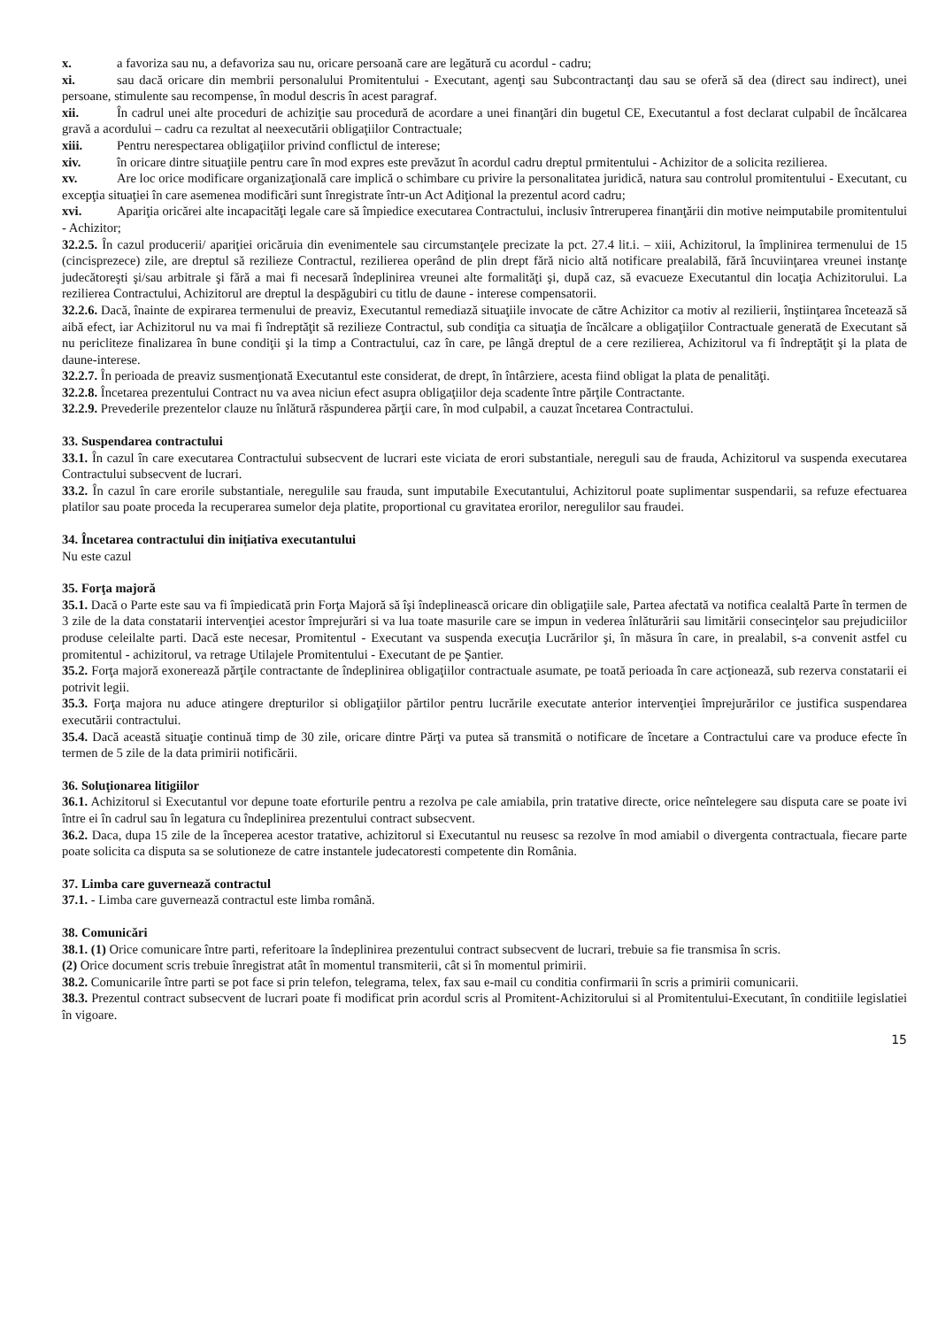x. a favoriza sau nu, a defavoriza sau nu, oricare persoană care are legătură cu acordul - cadru;
xi. sau dacă oricare din membrii personalului Promitentului - Executant, agenţi sau Subcontractanţi dau sau se oferă să dea (direct sau indirect), unei persoane, stimulente sau recompense, în modul descris în acest paragraf.
xii. În cadrul unei alte proceduri de achiziţie sau procedură de acordare a unei finanţări din bugetul CE, Executantul a fost declarat culpabil de încălcarea gravă a acordului – cadru ca rezultat al neexecutării obligaţiilor Contractuale;
xiii. Pentru nerespectarea obligaţiilor privind conflictul de interese;
xiv. în oricare dintre situaţiile pentru care în mod expres este prevăzut în acordul cadru dreptul prmitentului - Achizitor de a solicita rezilierea.
xv. Are loc orice modificare organizaţională care implică o schimbare cu privire la personalitatea juridică, natura sau controlul promitentului - Executant, cu excepţia situaţiei în care asemenea modificări sunt înregistrate într-un Act Adiţional la prezentul acord cadru;
xvi. Apariţia oricărei alte incapacităţi legale care să împiedice executarea Contractului, inclusiv întreruperea finanţării din motive neimputabile promitentului - Achizitor;
32.2.5. În cazul producerii/ apariţiei oricăruia din evenimentele sau circumstanţele precizate la pct. 27.4 lit.i. – xiii, Achizitorul, la împlinirea termenului de 15 (cincisprezece) zile, are dreptul să rezilieze Contractul, rezilierea operând de plin drept fără nicio altă notificare prealabilă, fără încuviinţarea vreunei instanţe judecătoreşti şi/sau arbitrale şi fără a mai fi necesară îndeplinirea vreunei alte formalităţi şi, după caz, să evacueze Executantul din locaţia Achizitorului. La rezilierea Contractului, Achizitorul are dreptul la despăgubiri cu titlu de daune - interese compensatorii.
32.2.6. Dacă, înainte de expirarea termenului de preaviz, Executantul remediază situaţiile invocate de către Achizitor ca motiv al rezilierii, înştiinţarea încetează să aibă efect, iar Achizitorul nu va mai fi îndreptăţit să rezilieze Contractul, sub condiţia ca situaţia de încălcare a obligaţiilor Contractuale generată de Executant să nu pericliteze finalizarea în bune condiţii şi la timp a Contractului, caz în care, pe lângă dreptul de a cere rezilierea, Achizitorul va fi îndreptăţit şi la plata de daune-interese.
32.2.7. În perioada de preaviz susmenţionată Executantul este considerat, de drept, în întârziere, acesta fiind obligat la plata de penalităţi.
32.2.8. Încetarea prezentului Contract nu va avea niciun efect asupra obligaţiilor deja scadente între părţile Contractante.
32.2.9. Prevederile prezentelor clauze nu înlătură răspunderea părţii care, în mod culpabil, a cauzat încetarea Contractului.
33. Suspendarea contractului
33.1. În cazul în care executarea Contractului subsecvent de lucrari este viciata de erori substantiale, nereguli sau de frauda, Achizitorul va suspenda executarea Contractului subsecvent de lucrari.
33.2. În cazul în care erorile substantiale, neregulile sau frauda, sunt imputabile Executantului, Achizitorul poate suplimentar suspendarii, sa refuze efectuarea platilor sau poate proceda la recuperarea sumelor deja platite, proportional cu gravitatea erorilor, neregulilor sau fraudei.
34. Încetarea contractului din iniţiativa executantului
Nu este cazul
35. Forţa majoră
35.1. Dacă o Parte este sau va fi împiedicată prin Forţa Majoră să îşi îndeplinească oricare din obligaţiile sale, Partea afectată va notifica cealaltă Parte în termen de 3 zile de la data constatarii intervenţiei acestor împrejurări si va lua toate masurile care se impun in vederea înlăturării sau limitării consecinţelor sau prejudiciilor produse celeilalte parti. Dacă este necesar, Promitentul - Executant va suspenda execuţia Lucrărilor şi, în măsura în care, in prealabil, s-a convenit astfel cu promitentul - achizitorul, va retrage Utilajele Promitentului - Executant de pe Şantier.
35.2. Forţa majoră exonerează părţile contractante de îndeplinirea obligaţiilor contractuale asumate, pe toată perioada în care acţionează, sub rezerva constatarii ei potrivit legii.
35.3. Forţa majora nu aduce atingere drepturilor si obligaţiilor părtilor pentru lucrările executate anterior intervenţiei împrejurărilor ce justifica suspendarea executării contractului.
35.4. Dacă această situaţie continuă timp de 30 zile, oricare dintre Părţi va putea să transmită o notificare de încetare a Contractului care va produce efecte în termen de 5 zile de la data primirii notificării.
36. Soluţionarea litigiilor
36.1. Achizitorul si Executantul vor depune toate eforturile pentru a rezolva pe cale amiabila, prin tratative directe, orice neîntelegere sau disputa care se poate ivi între ei în cadrul sau în legatura cu îndeplinirea prezentului contract subsecvent.
36.2. Daca, dupa 15 zile de la începerea acestor tratative, achizitorul si Executantul nu reusesc sa rezolve în mod amiabil o divergenta contractuala, fiecare parte poate solicita ca disputa sa se solutioneze de catre instantele judecatoresti competente din România.
37. Limba care guvernează contractul
37.1. - Limba care guvernează contractul este limba română.
38. Comunicări
38.1. (1) Orice comunicare între parti, referitoare la îndeplinirea prezentului contract subsecvent de lucrari, trebuie sa fie transmisa în scris.
(2) Orice document scris trebuie înregistrat atât în momentul transmiterii, cât si în momentul primirii.
38.2. Comunicarile între parti se pot face si prin telefon, telegrama, telex, fax sau e-mail cu conditia confirmarii în scris a primirii comunicarii.
38.3. Prezentul contract subsecvent de lucrari poate fi modificat prin acordul scris al Promitent-Achizitorului si al Promitentului-Executant, în conditiile legislatiei în vigoare.
15